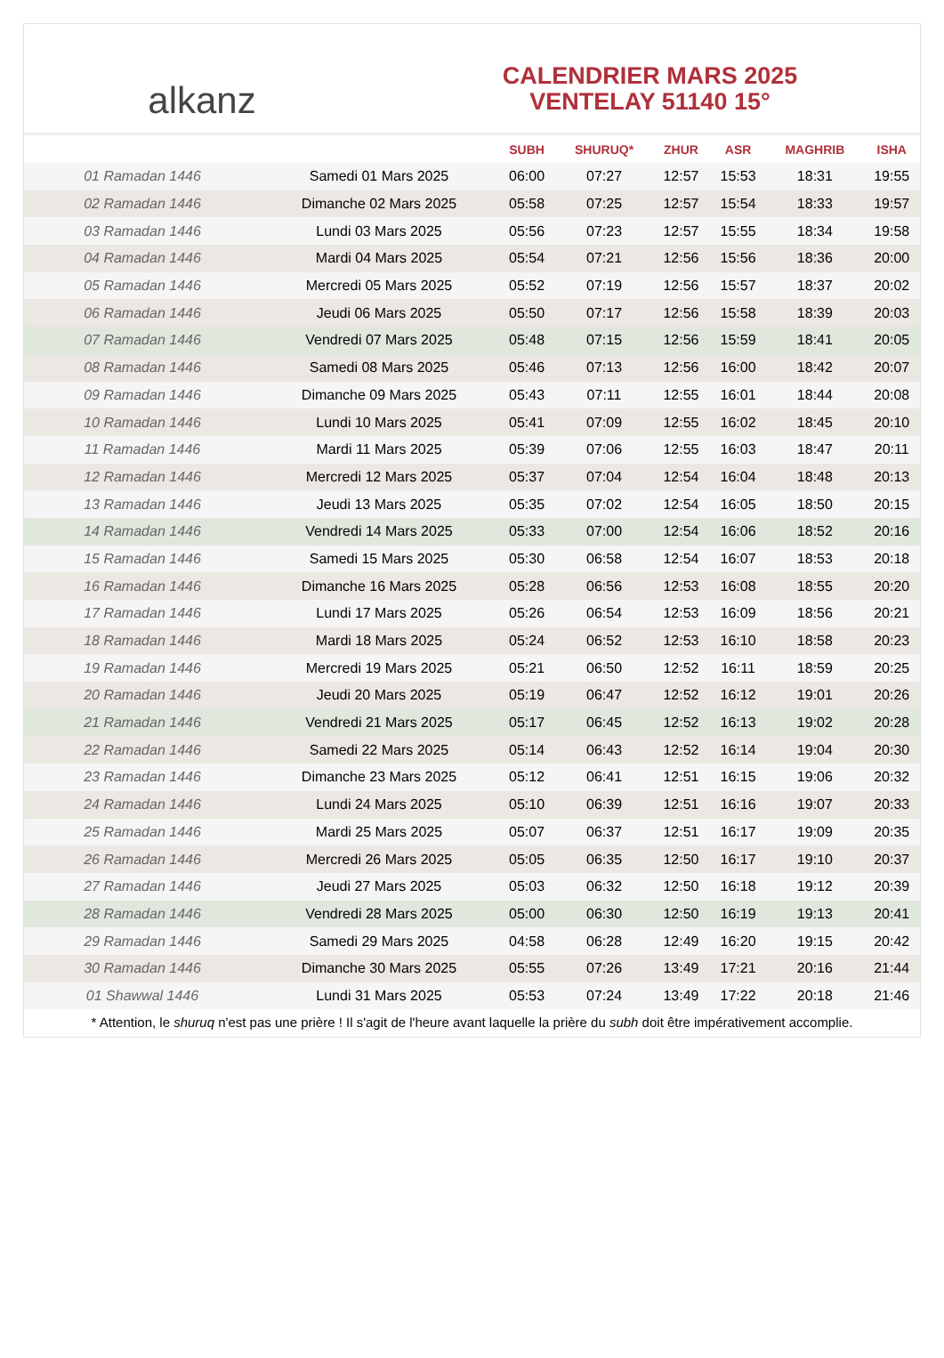alkanz
CALENDRIER MARS 2025
VENTELAY 51140 15°
| | | SUBH | SHURUQ* | ZHUR | ASR | MAGHRIB | ISHA |
| --- | --- | --- | --- | --- | --- | --- | --- |
| 01 Ramadan 1446 | Samedi 01 Mars 2025 | 06:00 | 07:27 | 12:57 | 15:53 | 18:31 | 19:55 |
| 02 Ramadan 1446 | Dimanche 02 Mars 2025 | 05:58 | 07:25 | 12:57 | 15:54 | 18:33 | 19:57 |
| 03 Ramadan 1446 | Lundi 03 Mars 2025 | 05:56 | 07:23 | 12:57 | 15:55 | 18:34 | 19:58 |
| 04 Ramadan 1446 | Mardi 04 Mars 2025 | 05:54 | 07:21 | 12:56 | 15:56 | 18:36 | 20:00 |
| 05 Ramadan 1446 | Mercredi 05 Mars 2025 | 05:52 | 07:19 | 12:56 | 15:57 | 18:37 | 20:02 |
| 06 Ramadan 1446 | Jeudi 06 Mars 2025 | 05:50 | 07:17 | 12:56 | 15:58 | 18:39 | 20:03 |
| 07 Ramadan 1446 | Vendredi 07 Mars 2025 | 05:48 | 07:15 | 12:56 | 15:59 | 18:41 | 20:05 |
| 08 Ramadan 1446 | Samedi 08 Mars 2025 | 05:46 | 07:13 | 12:56 | 16:00 | 18:42 | 20:07 |
| 09 Ramadan 1446 | Dimanche 09 Mars 2025 | 05:43 | 07:11 | 12:55 | 16:01 | 18:44 | 20:08 |
| 10 Ramadan 1446 | Lundi 10 Mars 2025 | 05:41 | 07:09 | 12:55 | 16:02 | 18:45 | 20:10 |
| 11 Ramadan 1446 | Mardi 11 Mars 2025 | 05:39 | 07:06 | 12:55 | 16:03 | 18:47 | 20:11 |
| 12 Ramadan 1446 | Mercredi 12 Mars 2025 | 05:37 | 07:04 | 12:54 | 16:04 | 18:48 | 20:13 |
| 13 Ramadan 1446 | Jeudi 13 Mars 2025 | 05:35 | 07:02 | 12:54 | 16:05 | 18:50 | 20:15 |
| 14 Ramadan 1446 | Vendredi 14 Mars 2025 | 05:33 | 07:00 | 12:54 | 16:06 | 18:52 | 20:16 |
| 15 Ramadan 1446 | Samedi 15 Mars 2025 | 05:30 | 06:58 | 12:54 | 16:07 | 18:53 | 20:18 |
| 16 Ramadan 1446 | Dimanche 16 Mars 2025 | 05:28 | 06:56 | 12:53 | 16:08 | 18:55 | 20:20 |
| 17 Ramadan 1446 | Lundi 17 Mars 2025 | 05:26 | 06:54 | 12:53 | 16:09 | 18:56 | 20:21 |
| 18 Ramadan 1446 | Mardi 18 Mars 2025 | 05:24 | 06:52 | 12:53 | 16:10 | 18:58 | 20:23 |
| 19 Ramadan 1446 | Mercredi 19 Mars 2025 | 05:21 | 06:50 | 12:52 | 16:11 | 18:59 | 20:25 |
| 20 Ramadan 1446 | Jeudi 20 Mars 2025 | 05:19 | 06:47 | 12:52 | 16:12 | 19:01 | 20:26 |
| 21 Ramadan 1446 | Vendredi 21 Mars 2025 | 05:17 | 06:45 | 12:52 | 16:13 | 19:02 | 20:28 |
| 22 Ramadan 1446 | Samedi 22 Mars 2025 | 05:14 | 06:43 | 12:52 | 16:14 | 19:04 | 20:30 |
| 23 Ramadan 1446 | Dimanche 23 Mars 2025 | 05:12 | 06:41 | 12:51 | 16:15 | 19:06 | 20:32 |
| 24 Ramadan 1446 | Lundi 24 Mars 2025 | 05:10 | 06:39 | 12:51 | 16:16 | 19:07 | 20:33 |
| 25 Ramadan 1446 | Mardi 25 Mars 2025 | 05:07 | 06:37 | 12:51 | 16:17 | 19:09 | 20:35 |
| 26 Ramadan 1446 | Mercredi 26 Mars 2025 | 05:05 | 06:35 | 12:50 | 16:17 | 19:10 | 20:37 |
| 27 Ramadan 1446 | Jeudi 27 Mars 2025 | 05:03 | 06:32 | 12:50 | 16:18 | 19:12 | 20:39 |
| 28 Ramadan 1446 | Vendredi 28 Mars 2025 | 05:00 | 06:30 | 12:50 | 16:19 | 19:13 | 20:41 |
| 29 Ramadan 1446 | Samedi 29 Mars 2025 | 04:58 | 06:28 | 12:49 | 16:20 | 19:15 | 20:42 |
| 30 Ramadan 1446 | Dimanche 30 Mars 2025 | 05:55 | 07:26 | 13:49 | 17:21 | 20:16 | 21:44 |
| 01 Shawwal 1446 | Lundi 31 Mars 2025 | 05:53 | 07:24 | 13:49 | 17:22 | 20:18 | 21:46 |
* Attention, le shuruq n'est pas une prière ! Il s'agit de l'heure avant laquelle la prière du subh doit être impérativement accomplie.